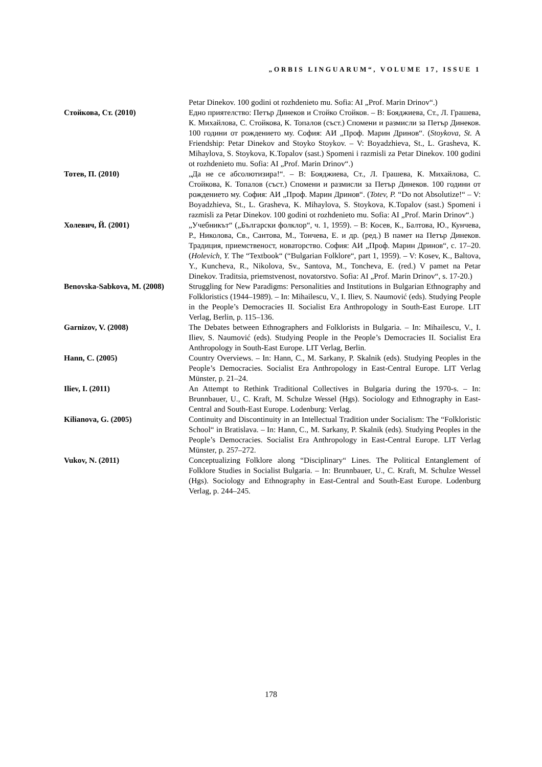„ORBIS LINGUARUM“, VOLUME 17, ISSUE 1
Petar Dinekov. 100 godini ot rozhdenieto mu. Sofia: AI „Prof. Marin Drinov“.)
Стойкова, Ст. (2010) Едно приятелство: Петър Динеков и Стойко Стойков. – В: Бояджиева, Ст., Л. Грашева, К. Михайлова, С. Стойкова, К. Топалов (съст.) Спомени и размисли за Петър Динеков. 100 години от рождението му. София: АИ „Проф. Марин Дринов“. (Stoykova, St. A Friendship: Petar Dinekov and Stoyko Stoykov. – V: Boyadzhieva, St., L. Grasheva, K. Mihaylova, S. Stoykova, K.Topalov (sast.) Spomeni i razmisli za Petar Dinekov. 100 godini ot rozhdenieto mu. Sofia: AI „Prof. Marin Drinov“.)
Тотев, П. (2010) „Да не се абсолютизира!“. – В: Бояджиева, Ст., Л. Грашева, К. Михайлова, С. Стойкова, К. Топалов (съст.) Спомени и размисли за Петър Динеков. 100 години от рождението му. София: АИ „Проф. Марин Дринов“. (Totev, P. “Do not Absolutize!“ – V: Boyadzhieva, St., L. Grasheva, K. Mihaylova, S. Stoykova, K.Topalov (sast.) Spomeni i razmisli za Petar Dinekov. 100 godini ot rozhdenieto mu. Sofia: AI „Prof. Marin Drinov“.)
Холевич, Й. (2001) „Учебникът“ („Български фолклор“, ч. 1, 1959). – В: Косев, К., Балтова, Ю., Кунчева, Р., Николова, Св., Сантова, М., Тончева, Е. и др. (ред.) В памет на Петър Динеков. Традиция, приемственост, новаторство. София: АИ „Проф. Марин Дринов“, с. 17–20. (Holevich, Y. The “Textbook“ (“Bulgarian Folklore“, part 1, 1959). – V: Kosev, K., Baltova, Y., Kuncheva, R., Nikolova, Sv., Santova, M., Toncheva, E. (red.) V pamet na Petar Dinekov. Traditsia, priemstvenost, novatorstvo. Sofia: AI „Prof. Marin Drinov“, s. 17-20.)
Benovska-Sabkova, M. (2008)
Struggling for New Paradigms: Personalities and Institutions in Bulgarian Ethnography and Folkloristics (1944–1989). – In: Mihailescu, V., I. Iliev, S. Naumović (eds). Studying People in the People’s Democracies II. Socialist Era Anthropology in South-East Europe. LIT Verlag, Berlin, p. 115–136.
Garnizov, V. (2008) The Debates between Ethnographers and Folklorists in Bulgaria. – In: Mihailescu, V., I. Iliev, S. Naumović (eds). Studying People in the People’s Democracies II. Socialist Era Anthropology in South-East Europe. LIT Verlag, Berlin.
Hann, C. (2005) Country Overviews. – In: Hann, C., M. Sarkany, P. Skalnik (eds). Studying Peoples in the People’s Democracies. Socialist Era Anthropology in East-Central Europe. LIT Verlag Münster, p. 21–24.
Iliev, I. (2011) An Attempt to Rethink Traditional Collectives in Bulgaria during the 1970-s. – In: Brunnbauer, U., C. Kraft, M. Schulze Wessel (Hgs). Sociology and Ethnography in East-Central and South-East Europe. Lodenburg: Verlag.
Kilianova, G. (2005) Continuity and Discontinuity in an Intellectual Tradition under Socialism: The “Folkloristic School“ in Bratislava. – In: Hann, C., M. Sarkany, P. Skalnik (eds). Studying Peoples in the People’s Democracies. Socialist Era Anthropology in East-Central Europe. LIT Verlag Münster, p. 257–272.
Vukov, N. (2011) Conceptualizing Folklore along “Disciplinary“ Lines. The Political Entanglement of Folklore Studies in Socialist Bulgaria. – In: Brunnbauer, U., C. Kraft, M. Schulze Wessel (Hgs). Sociology and Ethnography in East-Central and South-East Europe. Lodenburg Verlag, p. 244–245.
178